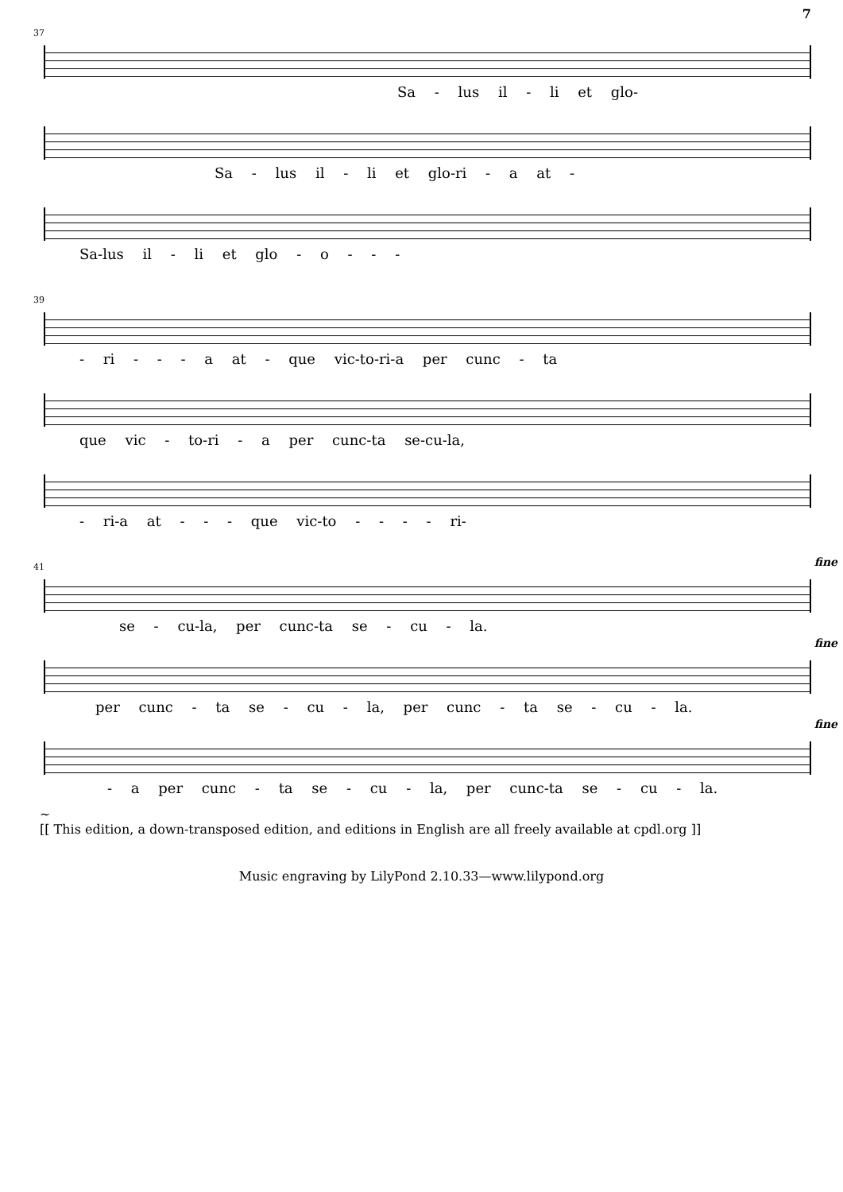7
37
Sa - lus il - li et glo-
Sa - lus il - li et glo-ri - a at -
Sa-lus il - li et glo - o - - -
39
- ri - - - a at - que vic-to-ri-a per cunc - ta
que vic - to-ri - a per cunc-ta se-cu-la,
- ri-a at - - - que vic-to - - - - ri-
41 fine
se - cu-la, per cunc-ta se - cu - la.
fine
per cunc - ta se - cu - la, per cunc - ta se - cu - la.
fine
- a per cunc - ta se - cu - la, per cunc-ta se - cu - la.
~
[[ This edition, a down-transposed edition, and editions in English are all freely available at cpdl.org ]]
Music engraving by LilyPond 2.10.33—www.lilypond.org